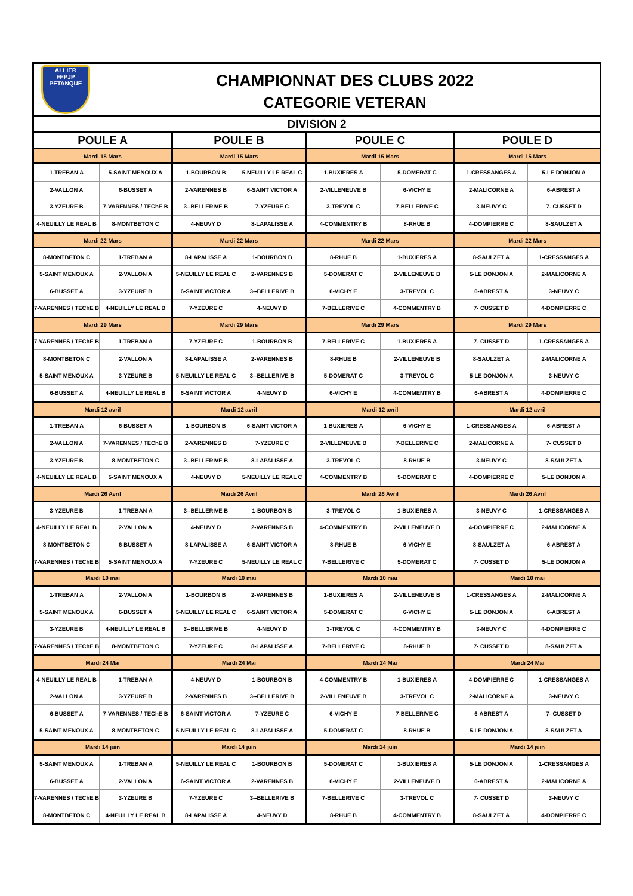ALLIER
FFPJP
PETANQUE
CHAMPIONNAT DES CLUBS 2022
CATEGORIE VETERAN
| DIVISION 2 | | | | | | | |
| --- | --- | --- | --- | --- | --- | --- | --- |
| POULE A | | POULE B | | POULE C | | POULE D | |
| Mardi 15 Mars | | Mardi 15 Mars | | Mardi 15 Mars | | Mardi 15 Mars | |
| 1-TREBAN A | 5-SAINT MENOUX A | 1-BOURBON B | 5-NEUILLY LE REAL C | 1-BUXIERES A | 5-DOMERAT C | 1-CRESSANGES A | 5-LE DONJON A |
| 2-VALLON A | 6-BUSSET A | 2-VARENNES B | 6-SAINT VICTOR A | 2-VILLENEUVE B | 6-VICHY E | 2-MALICORNE A | 6-ABREST A |
| 3-YZEURE B | 7-VARENNES / TEChE B | 3--BELLERIVE B | 7-YZEURE C | 3-TREVOL C | 7-BELLERIVE C | 3-NEUVY C | 7- CUSSET D |
| 4-NEUILLY LE REAL B | 8-MONTBETON C | 4-NEUVY D | 8-LAPALISSE A | 4-COMMENTRY B | 8-RHUE B | 4-DOMPIERRE C | 8-SAULZET A |
| Mardi 22 Mars | | Mardi 22 Mars | | Mardi 22 Mars | | Mardi 22 Mars | |
| 8-MONTBETON C | 1-TREBAN A | 8-LAPALISSE A | 1-BOURBON B | 8-RHUE B | 1-BUXIERES A | 8-SAULZET A | 1-CRESSANGES A |
| 5-SAINT MENOUX A | 2-VALLON A | 5-NEUILLY LE REAL C | 2-VARENNES B | 5-DOMERAT C | 2-VILLENEUVE B | 5-LE DONJON A | 2-MALICORNE A |
| 6-BUSSET A | 3-YZEURE B | 6-SAINT VICTOR A | 3--BELLERIVE B | 6-VICHY E | 3-TREVOL C | 6-ABREST A | 3-NEUVY C |
| 7-VARENNES / TEChE B | 4-NEUILLY LE REAL B | 7-YZEURE C | 4-NEUVY D | 7-BELLERIVE C | 4-COMMENTRY B | 7- CUSSET D | 4-DOMPIERRE C |
| Mardi 29 Mars | | Mardi 29 Mars | | Mardi 29 Mars | | Mardi 29 Mars | |
| 7-VARENNES / TEChE B | 1-TREBAN A | 7-YZEURE C | 1-BOURBON B | 7-BELLERIVE C | 1-BUXIERES A | 7- CUSSET D | 1-CRESSANGES A |
| 8-MONTBETON C | 2-VALLON A | 8-LAPALISSE A | 2-VARENNES B | 8-RHUE B | 2-VILLENEUVE B | 8-SAULZET A | 2-MALICORNE A |
| 5-SAINT MENOUX A | 3-YZEURE B | 5-NEUILLY LE REAL C | 3--BELLERIVE B | 5-DOMERAT C | 3-TREVOL C | 5-LE DONJON A | 3-NEUVY C |
| 6-BUSSET A | 4-NEUILLY LE REAL B | 6-SAINT VICTOR A | 4-NEUVY D | 6-VICHY E | 4-COMMENTRY B | 6-ABREST A | 4-DOMPIERRE C |
| Mardi 12 avril | | Mardi 12 avril | | Mardi 12 avril | | Mardi 12 avril | |
| 1-TREBAN A | 6-BUSSET A | 1-BOURBON B | 6-SAINT VICTOR A | 1-BUXIERES A | 6-VICHY E | 1-CRESSANGES A | 6-ABREST A |
| 2-VALLON A | 7-VARENNES / TEChE B | 2-VARENNES B | 7-YZEURE C | 2-VILLENEUVE B | 7-BELLERIVE C | 2-MALICORNE A | 7- CUSSET D |
| 3-YZEURE B | 8-MONTBETON C | 3--BELLERIVE B | 8-LAPALISSE A | 3-TREVOL C | 8-RHUE B | 3-NEUVY C | 8-SAULZET A |
| 4-NEUILLY LE REAL B | 5-SAINT MENOUX A | 4-NEUVY D | 5-NEUILLY LE REAL C | 4-COMMENTRY B | 5-DOMERAT C | 4-DOMPIERRE C | 5-LE DONJON A |
| Mardi 26 Avril | | Mardi 26 Avril | | Mardi 26 Avril | | Mardi 26 Avril | |
| 3-YZEURE B | 1-TREBAN A | 3--BELLERIVE B | 1-BOURBON B | 3-TREVOL C | 1-BUXIERES A | 3-NEUVY C | 1-CRESSANGES A |
| 4-NEUILLY LE REAL B | 2-VALLON A | 4-NEUVY D | 2-VARENNES B | 4-COMMENTRY B | 2-VILLENEUVE B | 4-DOMPIERRE C | 2-MALICORNE A |
| 8-MONTBETON C | 6-BUSSET A | 8-LAPALISSE A | 6-SAINT VICTOR A | 8-RHUE B | 6-VICHY E | 8-SAULZET A | 6-ABREST A |
| 7-VARENNES / TEChE B | 5-SAINT MENOUX A | 7-YZEURE C | 5-NEUILLY LE REAL C | 7-BELLERIVE C | 5-DOMERAT C | 7- CUSSET D | 5-LE DONJON A |
| Mardi 10 mai | | Mardi 10 mai | | Mardi 10 mai | | Mardi 10 mai | |
| 1-TREBAN A | 2-VALLON A | 1-BOURBON B | 2-VARENNES B | 1-BUXIERES A | 2-VILLENEUVE B | 1-CRESSANGES A | 2-MALICORNE A |
| 5-SAINT MENOUX A | 6-BUSSET A | 5-NEUILLY LE REAL C | 6-SAINT VICTOR A | 5-DOMERAT C | 6-VICHY E | 5-LE DONJON A | 6-ABREST A |
| 3-YZEURE B | 4-NEUILLY LE REAL B | 3--BELLERIVE B | 4-NEUVY D | 3-TREVOL C | 4-COMMENTRY B | 3-NEUVY C | 4-DOMPIERRE C |
| 7-VARENNES / TEChE B | 8-MONTBETON C | 7-YZEURE C | 8-LAPALISSE A | 7-BELLERIVE C | 8-RHUE B | 7- CUSSET D | 8-SAULZET A |
| Mardi 24 Mai | | Mardi 24 Mai | | Mardi 24 Mai | | Mardi 24 Mai | |
| 4-NEUILLY LE REAL B | 1-TREBAN A | 4-NEUVY D | 1-BOURBON B | 4-COMMENTRY B | 1-BUXIERES A | 4-DOMPIERRE C | 1-CRESSANGES A |
| 2-VALLON A | 3-YZEURE B | 2-VARENNES B | 3--BELLERIVE B | 2-VILLENEUVE B | 3-TREVOL C | 2-MALICORNE A | 3-NEUVY C |
| 6-BUSSET A | 7-VARENNES / TEChE B | 6-SAINT VICTOR A | 7-YZEURE C | 6-VICHY E | 7-BELLERIVE C | 6-ABREST A | 7- CUSSET D |
| 5-SAINT MENOUX A | 8-MONTBETON C | 5-NEUILLY LE REAL C | 8-LAPALISSE A | 5-DOMERAT C | 8-RHUE B | 5-LE DONJON A | 8-SAULZET A |
| Mardi 14 juin | | Mardi 14 juin | | Mardi 14 juin | | Mardi 14 juin | |
| 5-SAINT MENOUX A | 1-TREBAN A | 5-NEUILLY LE REAL C | 1-BOURBON B | 5-DOMERAT C | 1-BUXIERES A | 5-LE DONJON A | 1-CRESSANGES A |
| 6-BUSSET A | 2-VALLON A | 6-SAINT VICTOR A | 2-VARENNES B | 6-VICHY E | 2-VILLENEUVE B | 6-ABREST A | 2-MALICORNE A |
| 7-VARENNES / TEChE B | 3-YZEURE B | 7-YZEURE C | 3--BELLERIVE B | 7-BELLERIVE C | 3-TREVOL C | 7- CUSSET D | 3-NEUVY C |
| 8-MONTBETON C | 4-NEUILLY LE REAL B | 8-LAPALISSE A | 4-NEUVY D | 8-RHUE B | 4-COMMENTRY B | 8-SAULZET A | 4-DOMPIERRE C |